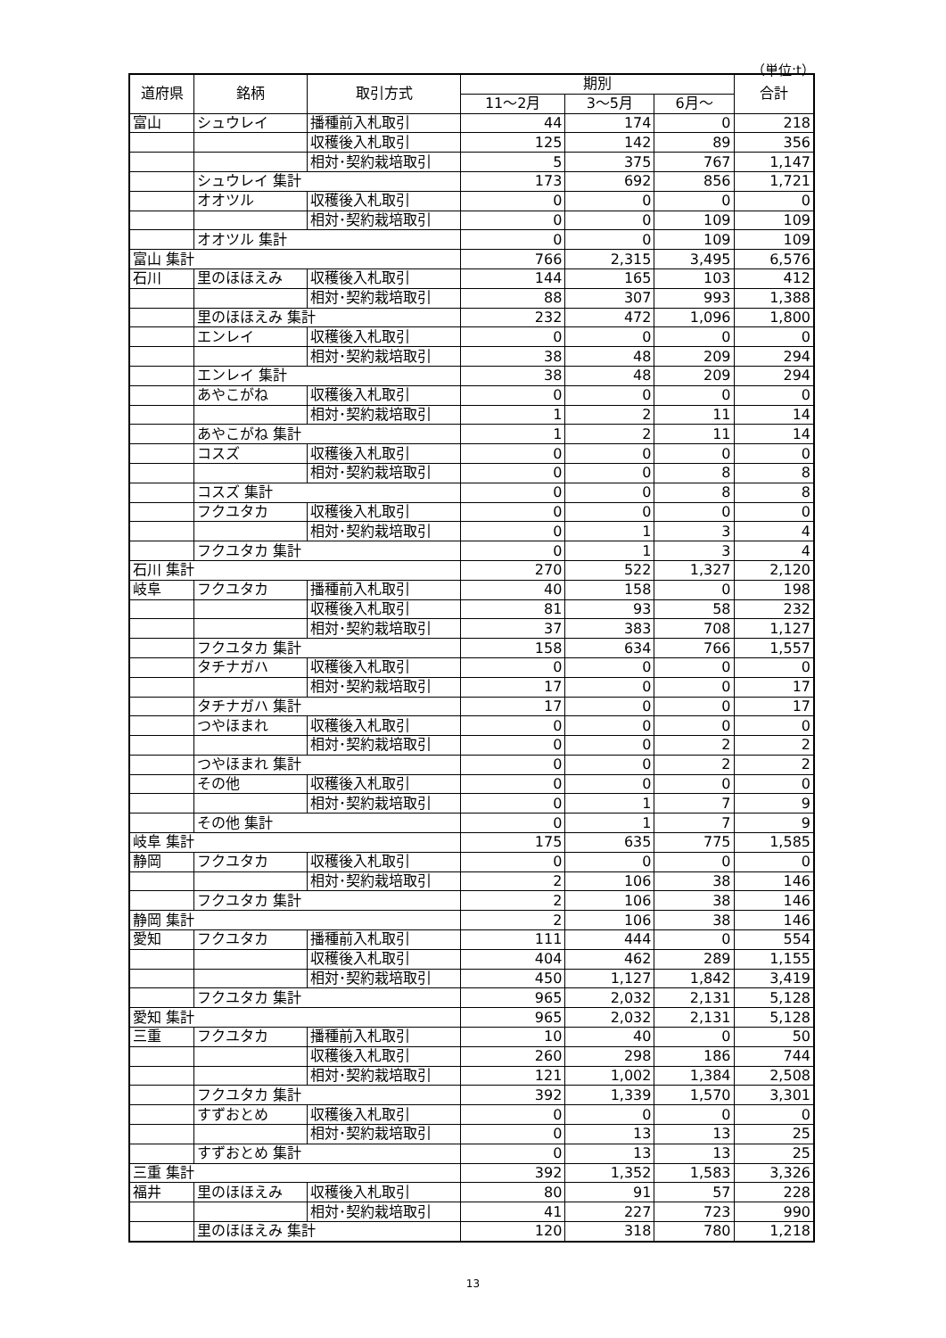（単位:t）
| 道府県 | 銘柄 | 取引方式 | 期別 | | | 合計 |
| --- | --- | --- | --- | --- | --- | --- |
| | | | 11～2月 | 3～5月 | 6月～ | |
| 富山 | シュウレイ | 播種前入札取引 | 44 | 174 | 0 | 218 |
| | | 収穫後入札取引 | 125 | 142 | 89 | 356 |
| | | 相対･契約栽培取引 | 5 | 375 | 767 | 1,147 |
| | シュウレイ 集計 | | 173 | 692 | 856 | 1,721 |
| | オオツル | 収穫後入札取引 | 0 | 0 | 0 | 0 |
| | | 相対･契約栽培取引 | 0 | 0 | 109 | 109 |
| | オオツル 集計 | | 0 | 0 | 109 | 109 |
| 富山 集計 | | | 766 | 2,315 | 3,495 | 6,576 |
| 石川 | 里のほほえみ | 収穫後入札取引 | 144 | 165 | 103 | 412 |
| | | 相対･契約栽培取引 | 88 | 307 | 993 | 1,388 |
| | 里のほほえみ 集計 | | 232 | 472 | 1,096 | 1,800 |
| | エンレイ | 収穫後入札取引 | 0 | 0 | 0 | 0 |
| | | 相対･契約栽培取引 | 38 | 48 | 209 | 294 |
| | エンレイ 集計 | | 38 | 48 | 209 | 294 |
| | あやこがね | 収穫後入札取引 | 0 | 0 | 0 | 0 |
| | | 相対･契約栽培取引 | 1 | 2 | 11 | 14 |
| | あやこがね 集計 | | 1 | 2 | 11 | 14 |
| | コスズ | 収穫後入札取引 | 0 | 0 | 0 | 0 |
| | | 相対･契約栽培取引 | 0 | 0 | 8 | 8 |
| | コスズ 集計 | | 0 | 0 | 8 | 8 |
| | フクユタカ | 収穫後入札取引 | 0 | 0 | 0 | 0 |
| | | 相対･契約栽培取引 | 0 | 1 | 3 | 4 |
| | フクユタカ 集計 | | 0 | 1 | 3 | 4 |
| 石川 集計 | | | 270 | 522 | 1,327 | 2,120 |
| 岐阜 | フクユタカ | 播種前入札取引 | 40 | 158 | 0 | 198 |
| | | 収穫後入札取引 | 81 | 93 | 58 | 232 |
| | | 相対･契約栽培取引 | 37 | 383 | 708 | 1,127 |
| | フクユタカ 集計 | | 158 | 634 | 766 | 1,557 |
| | タチナガハ | 収穫後入札取引 | 0 | 0 | 0 | 0 |
| | | 相対･契約栽培取引 | 17 | 0 | 0 | 17 |
| | タチナガハ 集計 | | 17 | 0 | 0 | 17 |
| | つやほまれ | 収穫後入札取引 | 0 | 0 | 0 | 0 |
| | | 相対･契約栽培取引 | 0 | 0 | 2 | 2 |
| | つやほまれ 集計 | | 0 | 0 | 2 | 2 |
| | その他 | 収穫後入札取引 | 0 | 0 | 0 | 0 |
| | | 相対･契約栽培取引 | 0 | 1 | 7 | 9 |
| | その他 集計 | | 0 | 1 | 7 | 9 |
| 岐阜 集計 | | | 175 | 635 | 775 | 1,585 |
| 静岡 | フクユタカ | 収穫後入札取引 | 0 | 0 | 0 | 0 |
| | | 相対･契約栽培取引 | 2 | 106 | 38 | 146 |
| | フクユタカ 集計 | | 2 | 106 | 38 | 146 |
| 静岡 集計 | | | 2 | 106 | 38 | 146 |
| 愛知 | フクユタカ | 播種前入札取引 | 111 | 444 | 0 | 554 |
| | | 収穫後入札取引 | 404 | 462 | 289 | 1,155 |
| | | 相対･契約栽培取引 | 450 | 1,127 | 1,842 | 3,419 |
| | フクユタカ 集計 | | 965 | 2,032 | 2,131 | 5,128 |
| 愛知 集計 | | | 965 | 2,032 | 2,131 | 5,128 |
| 三重 | フクユタカ | 播種前入札取引 | 10 | 40 | 0 | 50 |
| | | 収穫後入札取引 | 260 | 298 | 186 | 744 |
| | | 相対･契約栽培取引 | 121 | 1,002 | 1,384 | 2,508 |
| | フクユタカ 集計 | | 392 | 1,339 | 1,570 | 3,301 |
| | すずおとめ | 収穫後入札取引 | 0 | 0 | 0 | 0 |
| | | 相対･契約栽培取引 | 0 | 13 | 13 | 25 |
| | すずおとめ 集計 | | 0 | 13 | 13 | 25 |
| 三重 集計 | | | 392 | 1,352 | 1,583 | 3,326 |
| 福井 | 里のほほえみ | 収穫後入札取引 | 80 | 91 | 57 | 228 |
| | | 相対･契約栽培取引 | 41 | 227 | 723 | 990 |
| | 里のほほえみ 集計 | | 120 | 318 | 780 | 1,218 |
13